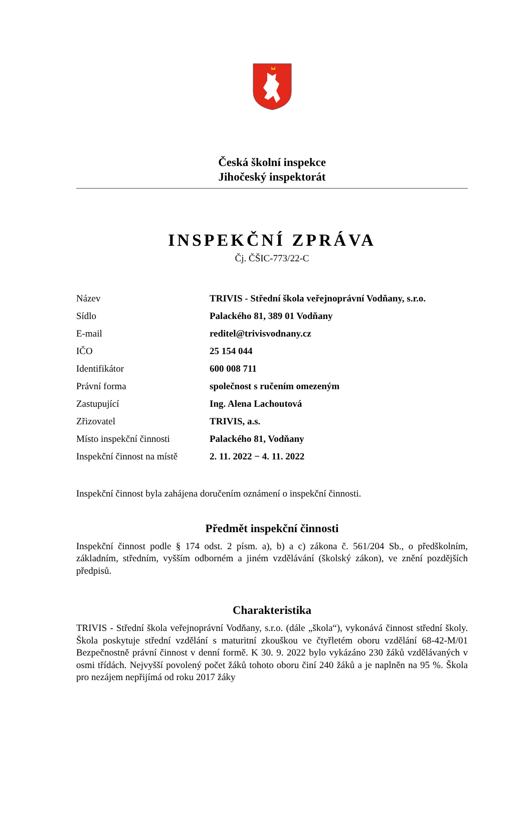Česká školní inspekce
Jihočeský inspektorát
INSPEKČNÍ ZPRÁVA
Čj. ČŠIC-773/22-C
| Název | TRIVIS - Střední škola veřejnoprávní Vodňany, s.r.o. |
| Sídlo | Palackého 81, 389 01 Vodňany |
| E-mail | reditel@trivisvodnany.cz |
| IČO | 25 154 044 |
| Identifikátor | 600 008 711 |
| Právní forma | společnost s ručením omezeným |
| Zastupující | Ing. Alena Lachoutová |
| Zřizovatel | TRIVIS, a.s. |
| Místo inspekční činnosti | Palackého 81, Vodňany |
| Inspekční činnost na místě | 2. 11. 2022 − 4. 11. 2022 |
Inspekční činnost byla zahájena doručením oznámení o inspekční činnosti.
Předmět inspekční činnosti
Inspekční činnost podle § 174 odst. 2 písm. a), b) a c) zákona č. 561/204 Sb., o předškolním, základním, středním, vyšším odborném a jiném vzdělávání (školský zákon), ve znění pozdějších předpisů.
Charakteristika
TRIVIS - Střední škola veřejnoprávní Vodňany, s.r.o. (dále „škola“), vykonává činnost střední školy. Škola poskytuje střední vzdělání s maturitní zkouškou ve čtyřletém oboru vzdělání 68-42-M/01 Bezpečnostně právní činnost v denní formě. K 30. 9. 2022 bylo vykázáno 230 žáků vzdělávaných v osmi třídách. Nejvyšší povolený počet žáků tohoto oboru činí 240 žáků a je naplněn na 95 %. Škola pro nezájem nepřijímá od roku 2017 žáky